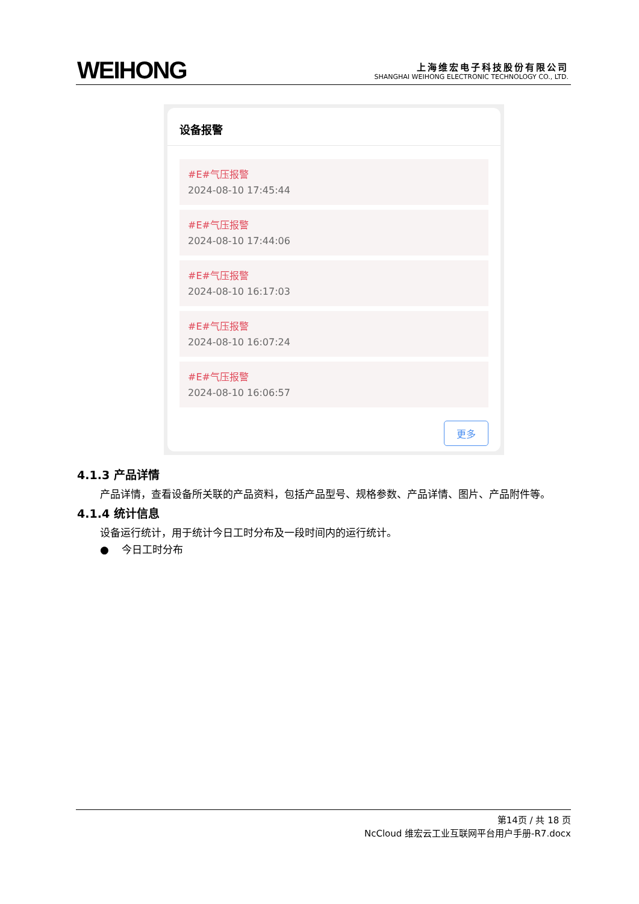WEIHONG
上海维宏电子科技股份有限公司
SHANGHAI WEIHONG ELECTRONIC TECHNOLOGY CO., LTD.
设备报警
#E#气压报警
2024-08-10 17:45:44
#E#气压报警
2024-08-10 17:44:06
#E#气压报警
2024-08-10 16:17:03
#E#气压报警
2024-08-10 16:07:24
#E#气压报警
2024-08-10 16:06:57
更多
4.1.3 产品详情
产品详情，查看设备所关联的产品资料，包括产品型号、规格参数、产品详情、图片、产品附件等。
4.1.4 统计信息
设备运行统计，用于统计今日工时分布及一段时间内的运行统计。
● 今日工时分布
第14页 / 共 18 页
NcCloud 维宏云工业互联网平台用户手册-R7.docx